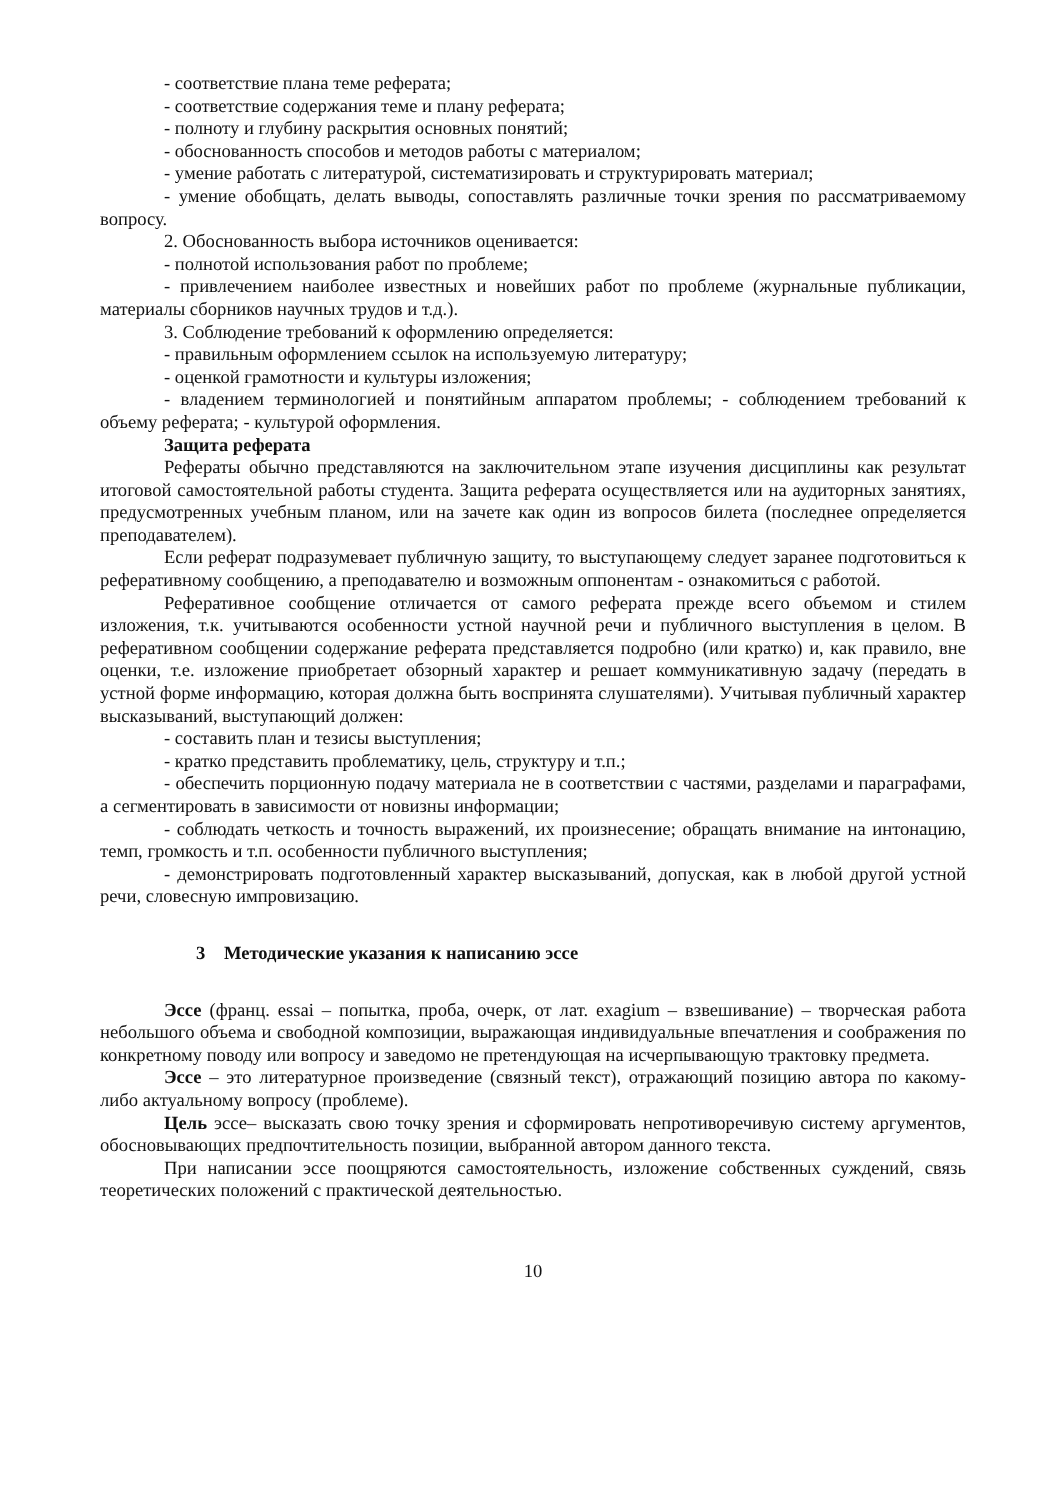- соответствие плана теме реферата;
- соответствие содержания теме и плану реферата;
- полноту и глубину раскрытия основных понятий;
- обоснованность способов и методов работы с материалом;
- умение работать с литературой, систематизировать и структурировать материал;
- умение обобщать, делать выводы, сопоставлять различные точки зрения по рассматриваемому вопросу.
2. Обоснованность выбора источников оценивается:
- полнотой использования работ по проблеме;
- привлечением наиболее известных и новейших работ по проблеме (журнальные публикации, материалы сборников научных трудов и т.д.).
3. Соблюдение требований к оформлению определяется:
- правильным оформлением ссылок на используемую литературу;
- оценкой грамотности и культуры изложения;
- владением терминологией и понятийным аппаратом проблемы; - соблюдением требований к объему реферата; - культурой оформления.
Защита реферата
Рефераты обычно представляются на заключительном этапе изучения дисциплины как результат итоговой самостоятельной работы студента. Защита реферата осуществляется или на аудиторных занятиях, предусмотренных учебным планом, или на зачете как один из вопросов билета (последнее определяется преподавателем).
Если реферат подразумевает публичную защиту, то выступающему следует заранее подготовиться к реферативному сообщению, а преподавателю и возможным оппонентам - ознакомиться с работой.
Реферативное сообщение отличается от самого реферата прежде всего объемом и стилем изложения, т.к. учитываются особенности устной научной речи и публичного выступления в целом. В реферативном сообщении содержание реферата представляется подробно (или кратко) и, как правило, вне оценки, т.е. изложение приобретает обзорный характер и решает коммуникативную задачу (передать в устной форме информацию, которая должна быть воспринята слушателями). Учитывая публичный характер высказываний, выступающий должен:
- составить план и тезисы выступления;
- кратко представить проблематику, цель, структуру и т.п.;
- обеспечить порционную подачу материала не в соответствии с частями, разделами и параграфами, а сегментировать в зависимости от новизны информации;
- соблюдать четкость и точность выражений, их произнесение; обращать внимание на интонацию, темп, громкость и т.п. особенности публичного выступления;
- демонстрировать подготовленный характер высказываний, допуская, как в любой другой устной речи, словесную импровизацию.
3 Методические указания к написанию эссе
Эссе (франц. essai – попытка, проба, очерк, от лат. exagium – взвешивание) – творческая работа небольшого объема и свободной композиции, выражающая индивидуальные впечатления и соображения по конкретному поводу или вопросу и заведомо не претендующая на исчерпывающую трактовку предмета.
Эссе – это литературное произведение (связный текст), отражающий позицию автора по какому-либо актуальному вопросу (проблеме).
Цель эссе– высказать свою точку зрения и сформировать непротиворечивую систему аргументов, обосновывающих предпочтительность позиции, выбранной автором данного текста.
При написании эссе поощряются самостоятельность, изложение собственных суждений, связь теоретических положений с практической деятельностью.
10